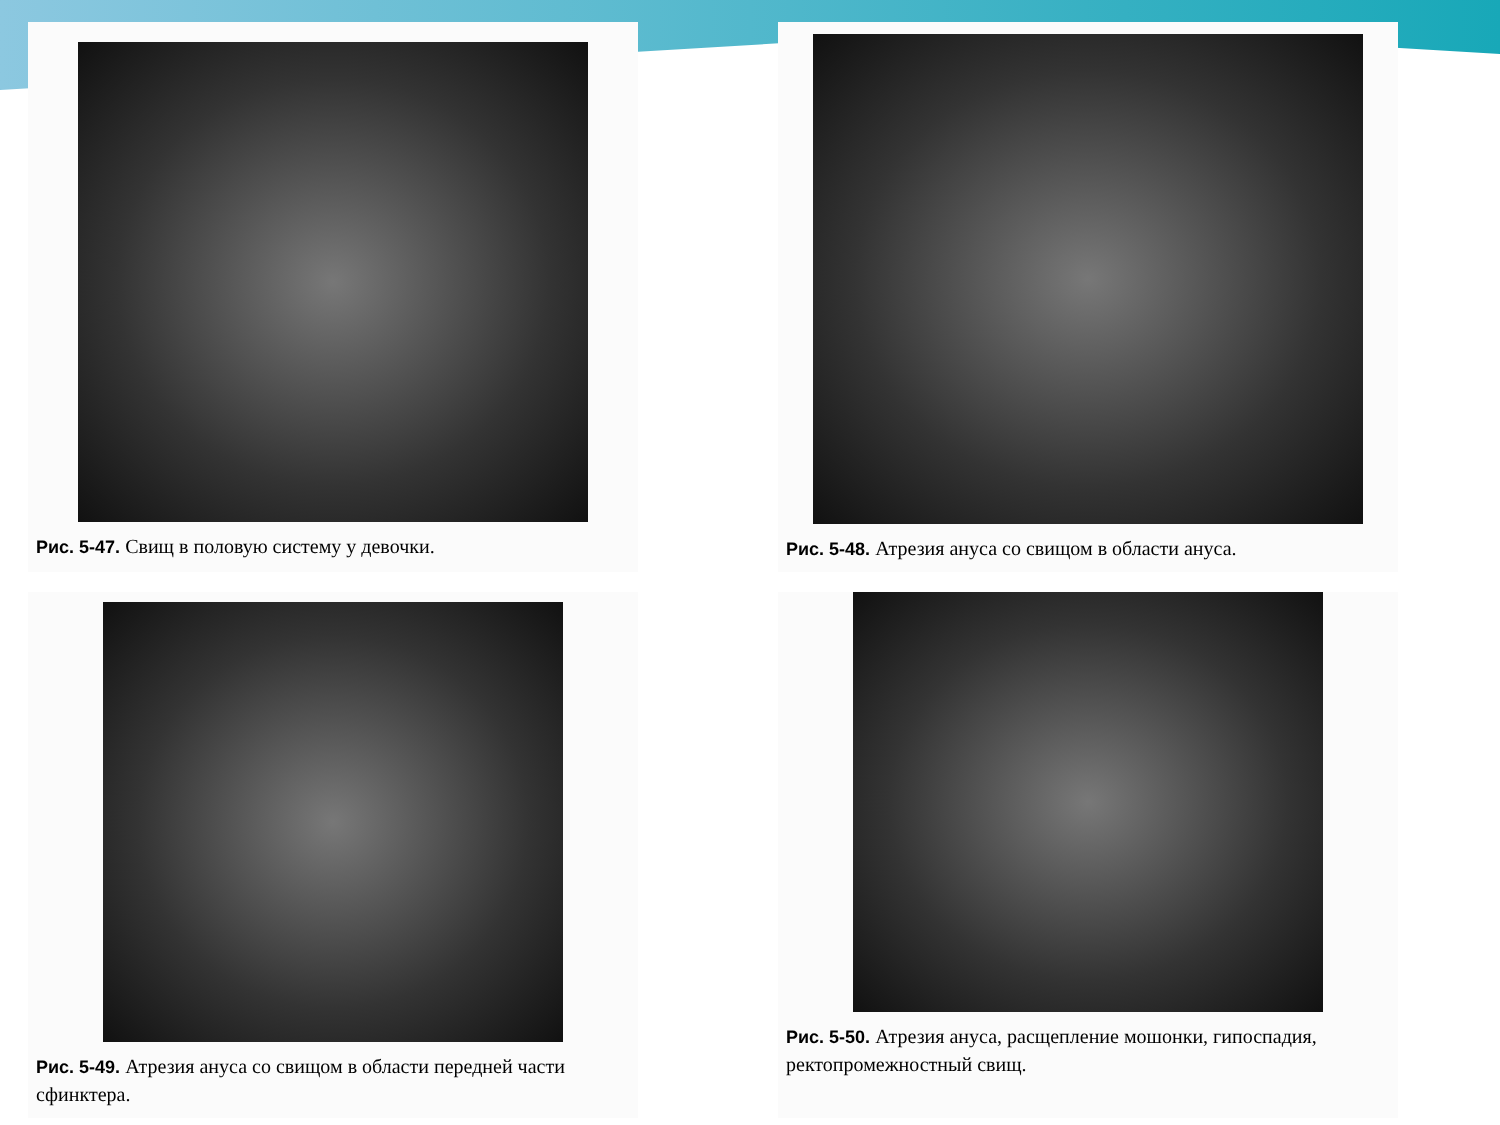Рис. 5-47. Свищ в половую систему у девочки.
Рис. 5-48. Атрезия ануса со свищом в области ануса.
Рис. 5-49. Атрезия ануса со свищом в области передней части сфинктера.
Рис. 5-50. Атрезия ануса, расщепление мошонки, гипоспадия, ректопромежностный свищ.